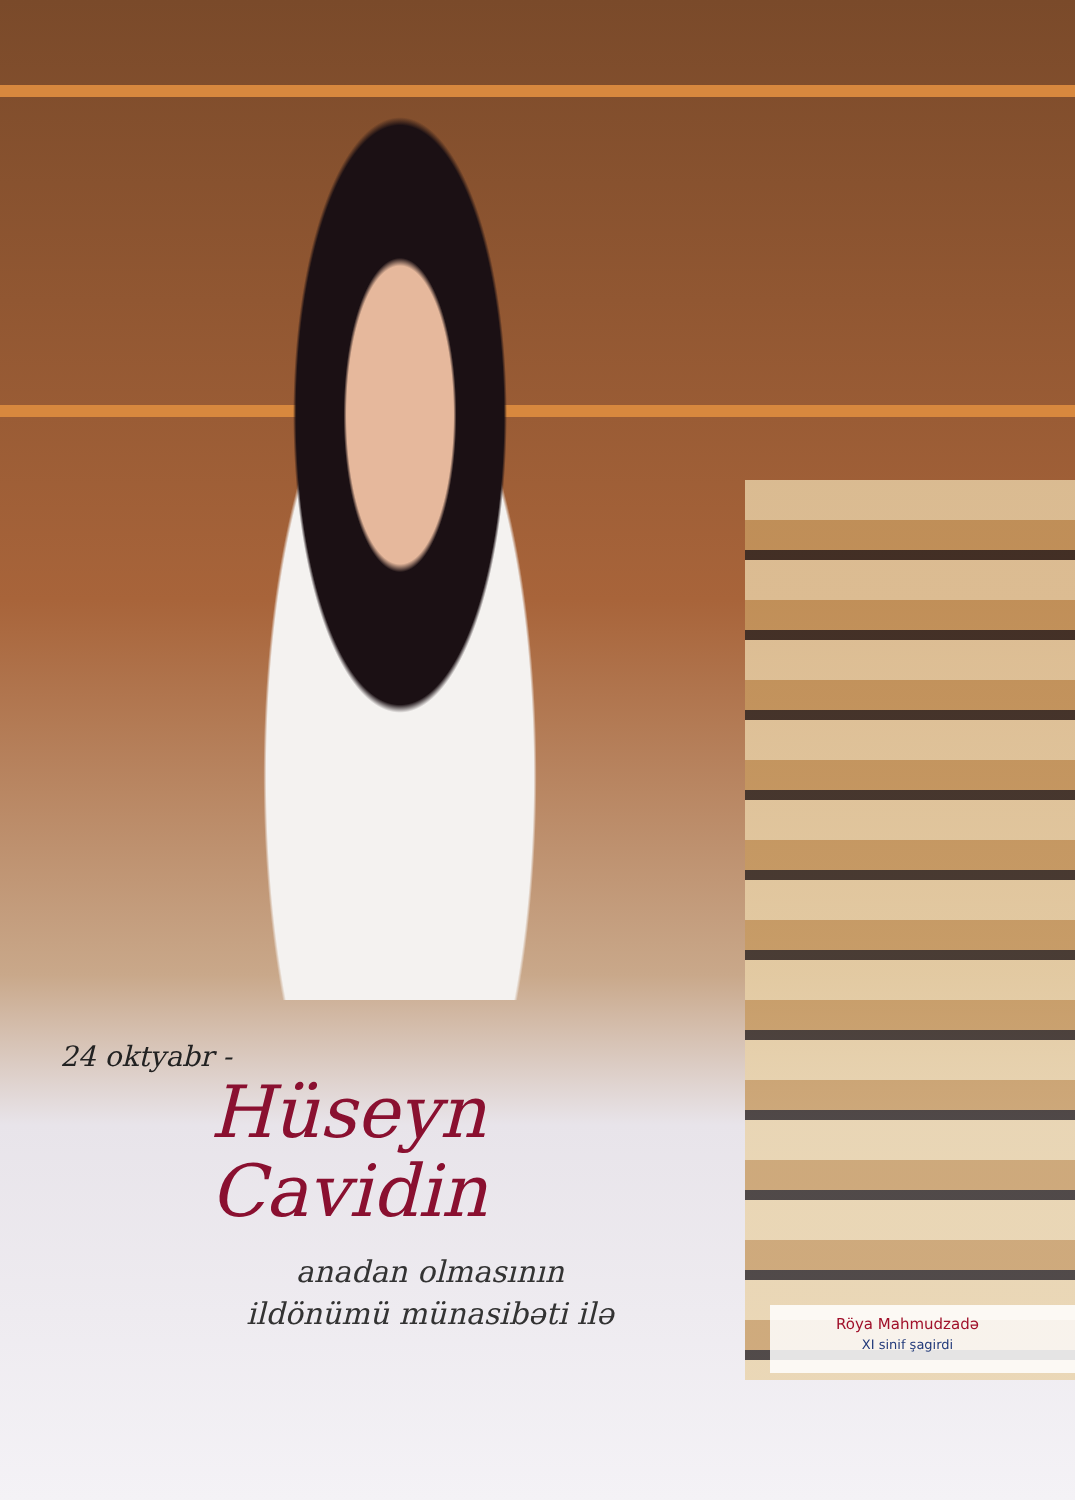24 oktyabr -
Hüseyn Cavidin
anadan olmasının
ildönümü münasibəti ilə
Röya Mahmudzadə
XI sinif şagirdi